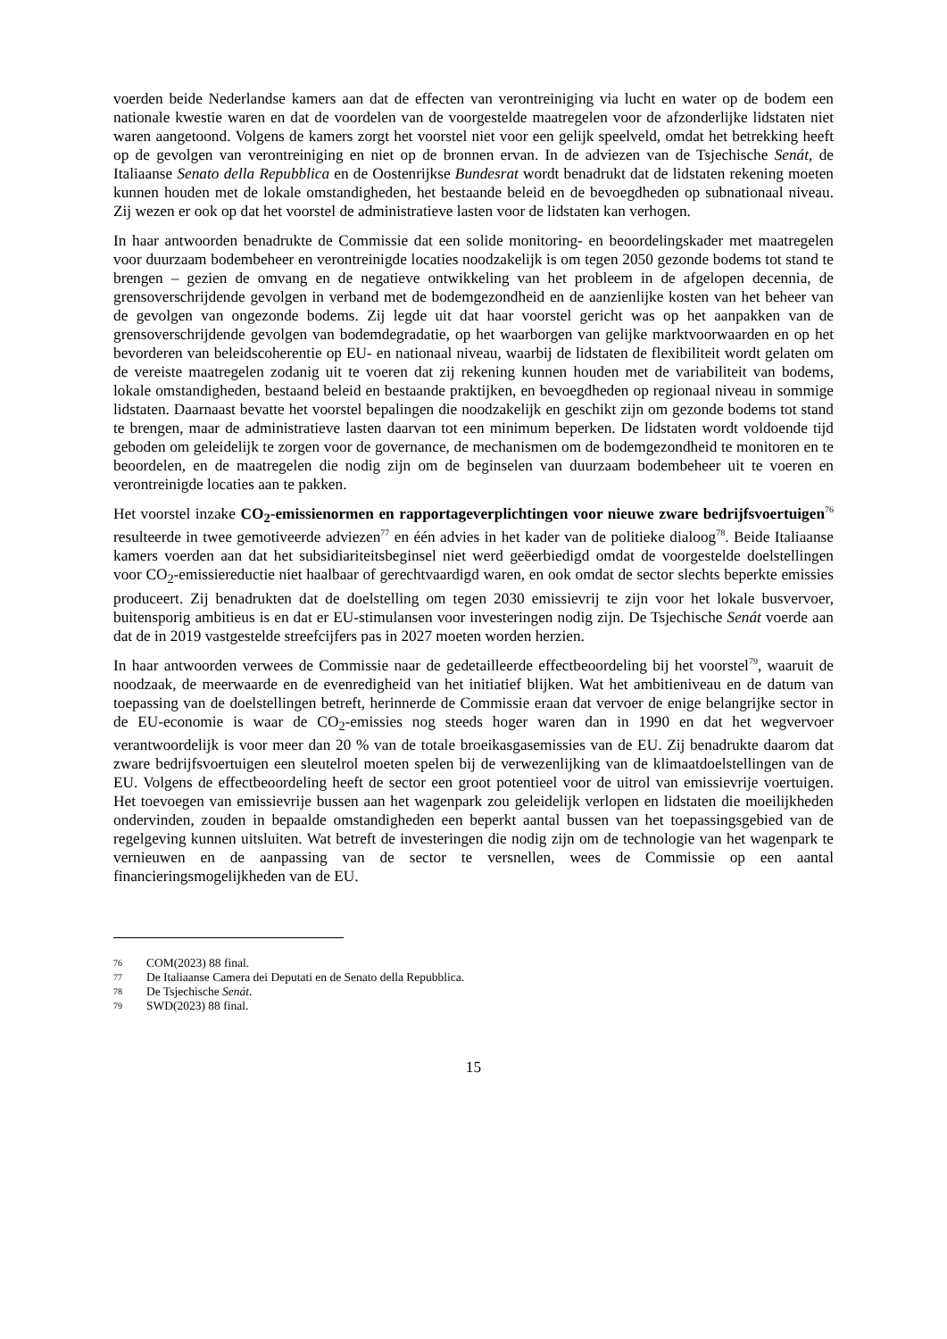voerden beide Nederlandse kamers aan dat de effecten van verontreiniging via lucht en water op de bodem een nationale kwestie waren en dat de voordelen van de voorgestelde maatregelen voor de afzonderlijke lidstaten niet waren aangetoond. Volgens de kamers zorgt het voorstel niet voor een gelijk speelveld, omdat het betrekking heeft op de gevolgen van verontreiniging en niet op de bronnen ervan. In de adviezen van de Tsjechische Senát, de Italiaanse Senato della Repubblica en de Oostenrijkse Bundesrat wordt benadrukt dat de lidstaten rekening moeten kunnen houden met de lokale omstandigheden, het bestaande beleid en de bevoegdheden op subnationaal niveau. Zij wezen er ook op dat het voorstel de administratieve lasten voor de lidstaten kan verhogen.
In haar antwoorden benadrukte de Commissie dat een solide monitoring- en beoordelingskader met maatregelen voor duurzaam bodembeheer en verontreinigde locaties noodzakelijk is om tegen 2050 gezonde bodems tot stand te brengen – gezien de omvang en de negatieve ontwikkeling van het probleem in de afgelopen decennia, de grensoverschrijdende gevolgen in verband met de bodemgezondheid en de aanzienlijke kosten van het beheer van de gevolgen van ongezonde bodems. Zij legde uit dat haar voorstel gericht was op het aanpakken van de grensoverschrijdende gevolgen van bodemdegradatie, op het waarborgen van gelijke marktvoorwaarden en op het bevorderen van beleidscoherentie op EU- en nationaal niveau, waarbij de lidstaten de flexibiliteit wordt gelaten om de vereiste maatregelen zodanig uit te voeren dat zij rekening kunnen houden met de variabiliteit van bodems, lokale omstandigheden, bestaand beleid en bestaande praktijken, en bevoegdheden op regionaal niveau in sommige lidstaten. Daarnaast bevatte het voorstel bepalingen die noodzakelijk en geschikt zijn om gezonde bodems tot stand te brengen, maar de administratieve lasten daarvan tot een minimum beperken. De lidstaten wordt voldoende tijd geboden om geleidelijk te zorgen voor de governance, de mechanismen om de bodemgezondheid te monitoren en te beoordelen, en de maatregelen die nodig zijn om de beginselen van duurzaam bodembeheer uit te voeren en verontreinigde locaties aan te pakken.
Het voorstel inzake CO<sub>2</sub>-emissienormen en rapportageverplichtingen voor nieuwe zware bedrijfsvoertuigen<sup>76</sup> resulteerde in twee gemotiveerde adviezen<sup>77</sup> en één advies in het kader van de politieke dialoog<sup>78</sup>. Beide Italiaanse kamers voerden aan dat het subsidiariteitsbeginsel niet werd geëerbiedigd omdat de voorgestelde doelstellingen voor CO<sub>2</sub>-emissiereductie niet haalbaar of gerechtvaardigd waren, en ook omdat de sector slechts beperkte emissies produceert. Zij benadrukten dat de doelstelling om tegen 2030 emissievrij te zijn voor het lokale busvervoer, buitensporig ambitieus is en dat er EU-stimulansen voor investeringen nodig zijn. De Tsjechische Senát voerde aan dat de in 2019 vastgestelde streefcijfers pas in 2027 moeten worden herzien.
In haar antwoorden verwees de Commissie naar de gedetailleerde effectbeoordeling bij het voorstel<sup>79</sup>, waaruit de noodzaak, de meerwaarde en de evenredigheid van het initiatief blijken. Wat het ambitieniveau en de datum van toepassing van de doelstellingen betreft, herinnerde de Commissie eraan dat vervoer de enige belangrijke sector in de EU-economie is waar de CO<sub>2</sub>-emissies nog steeds hoger waren dan in 1990 en dat het wegvervoer verantwoordelijk is voor meer dan 20 % van de totale broeikasgasemissies van de EU. Zij benadrukte daarom dat zware bedrijfsvoertuigen een sleutelrol moeten spelen bij de verwezenlijking van de klimaatdoelstellingen van de EU. Volgens de effectbeoordeling heeft de sector een groot potentieel voor de uitrol van emissievrije voertuigen. Het toevoegen van emissievrije bussen aan het wagenpark zou geleidelijk verlopen en lidstaten die moeilijkheden ondervinden, zouden in bepaalde omstandigheden een beperkt aantal bussen van het toepassingsgebied van de regelgeving kunnen uitsluiten. Wat betreft de investeringen die nodig zijn om de technologie van het wagenpark te vernieuwen en de aanpassing van de sector te versnellen, wees de Commissie op een aantal financieringsmogelijkheden van de EU.
76 COM(2023) 88 final.
77 De Italiaanse Camera dei Deputati en de Senato della Repubblica.
78 De Tsjechische Senát.
79 SWD(2023) 88 final.
15